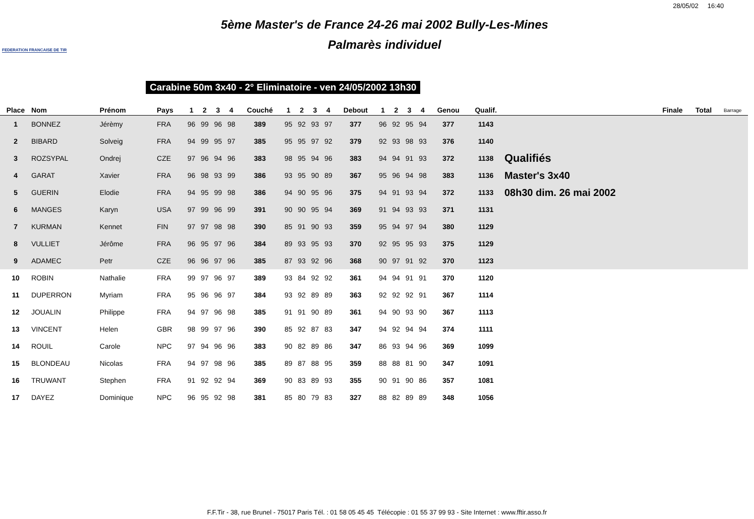28/05/02 16:40
FEDERATION FRANCAISE DE TIR
5ème Master's de France 24-26 mai 2002 Bully-Les-Mines
Palmarès individuel
Carabine 50m 3x40 - 2° Eliminatoire - ven 24/05/2002 13h30
| Place | Nom | Prénom | Pays | 1 | 2 | 3 | 4 | Couché | 1 | 2 | 3 | 4 | Debout | 1 | 2 | 3 | 4 | Genou | Qualif. | | Finale | Total | Barrage |
| --- | --- | --- | --- | --- | --- | --- | --- | --- | --- | --- | --- | --- | --- | --- | --- | --- | --- | --- | --- | --- | --- | --- | --- |
| 1 | BONNEZ | Jérèmy | FRA | 96 | 99 | 96 | 98 | 389 | 95 | 92 | 93 | 97 | 377 | 96 | 92 | 95 | 94 | 377 | 1143 | | | | |
| 2 | BIBARD | Solveig | FRA | 94 | 99 | 95 | 97 | 385 | 95 | 95 | 97 | 92 | 379 | 92 | 93 | 98 | 93 | 376 | 1140 | | | | |
| 3 | ROZSYPAL | Ondrej | CZE | 97 | 96 | 94 | 96 | 383 | 98 | 95 | 94 | 96 | 383 | 94 | 94 | 91 | 93 | 372 | 1138 | Qualifiés | | | |
| 4 | GARAT | Xavier | FRA | 96 | 98 | 93 | 99 | 386 | 93 | 95 | 90 | 89 | 367 | 95 | 96 | 94 | 98 | 383 | 1136 | Master's 3x40 | | | |
| 5 | GUERIN | Elodie | FRA | 94 | 95 | 99 | 98 | 386 | 94 | 90 | 95 | 96 | 375 | 94 | 91 | 93 | 94 | 372 | 1133 | 08h30 dim. 26 mai 2002 | | | |
| 6 | MANGES | Karyn | USA | 97 | 99 | 96 | 99 | 391 | 90 | 90 | 95 | 94 | 369 | 91 | 94 | 93 | 93 | 371 | 1131 | | | | |
| 7 | KURMAN | Kennet | FIN | 97 | 97 | 98 | 98 | 390 | 85 | 91 | 90 | 93 | 359 | 95 | 94 | 97 | 94 | 380 | 1129 | | | | |
| 8 | VULLIET | Jérôme | FRA | 96 | 95 | 97 | 96 | 384 | 89 | 93 | 95 | 93 | 370 | 92 | 95 | 95 | 93 | 375 | 1129 | | | | |
| 9 | ADAMEC | Petr | CZE | 96 | 96 | 97 | 96 | 385 | 87 | 93 | 92 | 96 | 368 | 90 | 97 | 91 | 92 | 370 | 1123 | | | | |
| 10 | ROBIN | Nathalie | FRA | 99 | 97 | 96 | 97 | 389 | 93 | 84 | 92 | 92 | 361 | 94 | 94 | 91 | 91 | 370 | 1120 | | | | |
| 11 | DUPERRON | Myriam | FRA | 95 | 96 | 96 | 97 | 384 | 93 | 92 | 89 | 89 | 363 | 92 | 92 | 92 | 91 | 367 | 1114 | | | | |
| 12 | JOUALIN | Philippe | FRA | 94 | 97 | 96 | 98 | 385 | 91 | 91 | 90 | 89 | 361 | 94 | 90 | 93 | 90 | 367 | 1113 | | | | |
| 13 | VINCENT | Helen | GBR | 98 | 99 | 97 | 96 | 390 | 85 | 92 | 87 | 83 | 347 | 94 | 92 | 94 | 94 | 374 | 1111 | | | | |
| 14 | ROUIL | Carole | NPC | 97 | 94 | 96 | 96 | 383 | 90 | 82 | 89 | 86 | 347 | 86 | 93 | 94 | 96 | 369 | 1099 | | | | |
| 15 | BLONDEAU | Nicolas | FRA | 94 | 97 | 98 | 96 | 385 | 89 | 87 | 88 | 95 | 359 | 88 | 88 | 81 | 90 | 347 | 1091 | | | | |
| 16 | TRUWANT | Stephen | FRA | 91 | 92 | 92 | 94 | 369 | 90 | 83 | 89 | 93 | 355 | 90 | 91 | 90 | 86 | 357 | 1081 | | | | |
| 17 | DAYEZ | Dominique | NPC | 96 | 95 | 92 | 98 | 381 | 85 | 80 | 79 | 83 | 327 | 88 | 82 | 89 | 89 | 348 | 1056 | | | | |
F.F.Tir - 38, rue Brunel - 75017 Paris Tél. : 01 58 05 45 45 Télécopie : 01 55 37 99 93 - Site Internet : www.fftir.asso.fr